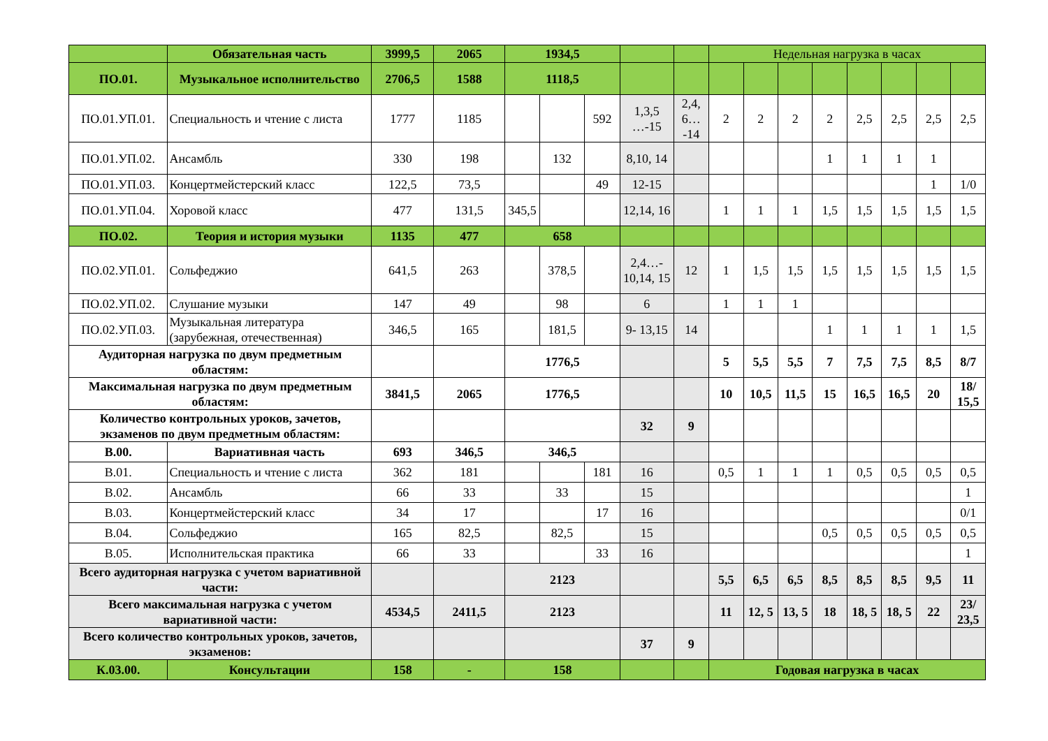| | Обязательная часть | 3999,5 | 2065 | 1934,5 | | | | | Недельная нагрузка в часах | | | | | | | |
| ПО.01. | Музыкальное исполнительство | 2706,5 | 1588 | 1118,5 | | | | | | | | | | | | |
| ПО.01.УП.01. | Специальность и чтение с листа | 1777 | 1185 | | | 592 | 1,3,5 …-15 | 2,4, 6… -14 | 2 | 2 | 2 | 2 | 2,5 | 2,5 | 2,5 | 2,5 |
| ПО.01.УП.02. | Ансамбль | 330 | 198 | | 132 | | 8,10, 14 | | | | | 1 | 1 | 1 | 1 | |
| ПО.01.УП.03. | Концертмейстерский класс | 122,5 | 73,5 | | | 49 | 12-15 | | | | | | | | 1 | 1/0 |
| ПО.01.УП.04. | Хоровой класс | 477 | 131,5 | 345,5 | | | 12,14, 16 | | 1 | 1 | 1 | 1,5 | 1,5 | 1,5 | 1,5 | 1,5 |
| ПО.02. | Теория и история музыки | 1135 | 477 | 658 | | | | | | | | | | | | |
| ПО.02.УП.01. | Сольфеджио | 641,5 | 263 | | 378,5 | | 2,4…- 10,14, 15 | 12 | 1 | 1,5 | 1,5 | 1,5 | 1,5 | 1,5 | 1,5 | 1,5 |
| ПО.02.УП.02. | Слушание музыки | 147 | 49 | | 98 | | 6 | | 1 | 1 | 1 | | | | | |
| ПО.02.УП.03. | Музыкальная литература (зарубежная, отечественная) | 346,5 | 165 | | 181,5 | | 9- 13,15 | 14 | | | | 1 | 1 | 1 | 1 | 1,5 |
| Аудиторная нагрузка по двум предметным областям: | | | | 1776,5 | | | | | 5 | 5,5 | 5,5 | 7 | 7,5 | 7,5 | 8,5 | 8/7 |
| Максимальная нагрузка по двум предметным областям: | | 3841,5 | 2065 | 1776,5 | | | | | 10 | 10,5 | 11,5 | 15 | 16,5 | 16,5 | 20 | 18/ 15,5 |
| Количество контрольных уроков, зачетов, экзаменов по двум предметным областям: | | | | | | | 32 | 9 | | | | | | | | |
| В.00. | Вариативная часть | 693 | 346,5 | 346,5 | | | | | | | | | | | | |
| В.01. | Специальность и чтение с листа | 362 | 181 | | | 181 | 16 | | 0,5 | 1 | 1 | 1 | 0,5 | 0,5 | 0,5 | 0,5 |
| В.02. | Ансамбль | 66 | 33 | | 33 | | 15 | | | | | | | | | 1 |
| В.03. | Концертмейстерский класс | 34 | 17 | | | 17 | 16 | | | | | | | | | 0/1 |
| В.04. | Сольфеджио | 165 | 82,5 | | 82,5 | | 15 | | | | | 0,5 | 0,5 | 0,5 | 0,5 | 0,5 |
| В.05. | Исполнительская практика | 66 | 33 | | | 33 | 16 | | | | | | | | | 1 |
| Всего аудиторная нагрузка с учетом вариативной части: | | | | 2123 | | | | | 5,5 | 6,5 | 6,5 | 8,5 | 8,5 | 8,5 | 9,5 | 11 |
| Всего максимальная нагрузка с учетом вариативной части: | | 4534,5 | 2411,5 | 2123 | | | | | 11 | 12, 5 | 13, 5 | 18 | 18, 5 | 18, 5 | 22 | 23/ 23,5 |
| Всего количество контрольных уроков, зачетов, экзаменов: | | | | | | | 37 | 9 | | | | | | | | |
| К.03.00. | Консультации | 158 | - | 158 | | | | | Годовая нагрузка в часах | | | | | | | |